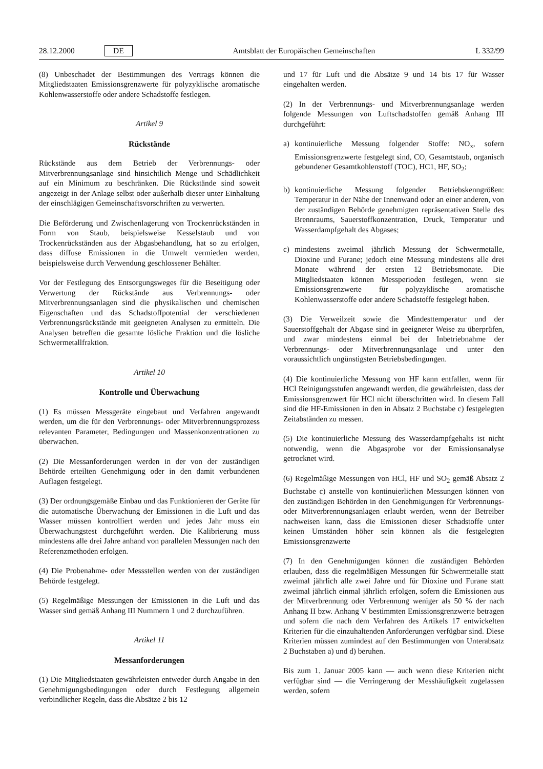28.12.2000 DE Amtsblatt der Europäischen Gemeinschaften L 332/99
(8) Unbeschadet der Bestimmungen des Vertrags können die Mitgliedstaaten Emissionsgrenzwerte für polyzyklische aromatische Kohlenwasserstoffe oder andere Schadstoffe festlegen.
Artikel 9
Rückstände
Rückstände aus dem Betrieb der Verbrennungs- oder Mitverbrennungsanlage sind hinsichtlich Menge und Schädlichkeit auf ein Minimum zu beschränken. Die Rückstände sind soweit angezeigt in der Anlage selbst oder außerhalb dieser unter Einhaltung der einschlägigen Gemeinschaftsvorschriften zu verwerten.
Die Beförderung und Zwischenlagerung von Trockenrückständen in Form von Staub, beispielsweise Kesselstaub und von Trockenrückständen aus der Abgasbehandlung, hat so zu erfolgen, dass diffuse Emissionen in die Umwelt vermieden werden, beispielsweise durch Verwendung geschlossener Behälter.
Vor der Festlegung des Entsorgungsweges für die Beseitigung oder Verwertung der Rückstände aus Verbrennungs- oder Mitverbrennungsanlagen sind die physikalischen und chemischen Eigenschaften und das Schadstoffpotential der verschiedenen Verbrennungsrückstände mit geeigneten Analysen zu ermitteln. Die Analysen betreffen die gesamte lösliche Fraktion und die lösliche Schwermetallfraktion.
Artikel 10
Kontrolle und Überwachung
(1) Es müssen Messgeräte eingebaut und Verfahren angewandt werden, um die für den Verbrennungs- oder Mitverbrennungsprozess relevanten Parameter, Bedingungen und Massenkonzentrationen zu überwachen.
(2) Die Messanforderungen werden in der von der zuständigen Behörde erteilten Genehmigung oder in den damit verbundenen Auflagen festgelegt.
(3) Der ordnungsgemäße Einbau und das Funktionieren der Geräte für die automatische Überwachung der Emissionen in die Luft und das Wasser müssen kontrolliert werden und jedes Jahr muss ein Überwachungstest durchgeführt werden. Die Kalibrierung muss mindestens alle drei Jahre anhand von parallelen Messungen nach den Referenzmethoden erfolgen.
(4) Die Probenahme- oder Messstellen werden von der zuständigen Behörde festgelegt.
(5) Regelmäßige Messungen der Emissionen in die Luft und das Wasser sind gemäß Anhang III Nummern 1 und 2 durchzuführen.
Artikel 11
Messanforderungen
(1) Die Mitgliedstaaten gewährleisten entweder durch Angabe in den Genehmigungsbedingungen oder durch Festlegung allgemein verbindlicher Regeln, dass die Absätze 2 bis 12
und 17 für Luft und die Absätze 9 und 14 bis 17 für Wasser eingehalten werden.
(2) In der Verbrennungs- und Mitverbrennungsanlage werden folgende Messungen von Luftschadstoffen gemäß Anhang III durchgeführt:
a) kontinuierliche Messung folgender Stoffe: NO<sub>x</sub>, sofern Emissionsgrenzwerte festgelegt sind, CO, Gesamtstaub, organisch gebundener Gesamtkohlenstoff (TOC), HC1, HF, SO<sub>2</sub>;
b) kontinuierliche Messung folgender Betriebskenngrößen: Temperatur in der Nähe der Innenwand oder an einer anderen, von der zuständigen Behörde genehmigten repräsentativen Stelle des Brennraums, Sauerstoffkonzentration, Druck, Temperatur und Wasserdampfgehalt des Abgases;
c) mindestens zweimal jährlich Messung der Schwermetalle, Dioxine und Furane; jedoch eine Messung mindestens alle drei Monate während der ersten 12 Betriebsmonate. Die Mitgliedstaaten können Messperioden festlegen, wenn sie Emissionsgrenzwerte für polyzyklische aromatische Kohlenwasserstoffe oder andere Schadstoffe festgelegt haben.
(3) Die Verweilzeit sowie die Mindesttemperatur und der Sauerstoffgehalt der Abgase sind in geeigneter Weise zu überprüfen, und zwar mindestens einmal bei der Inbetriebnahme der Verbrennungs- oder Mitverbrennungsanlage und unter den voraussichtlich ungünstigsten Betriebsbedingungen.
(4) Die kontinuierliche Messung von HF kann entfallen, wenn für HCl Reinigungsstufen angewandt werden, die gewährleisten, dass der Emissionsgrenzwert für HCl nicht überschritten wird. In diesem Fall sind die HF-Emissionen in den in Absatz 2 Buchstabe c) festgelegten Zeitabständen zu messen.
(5) Die kontinuierliche Messung des Wasserdampfgehalts ist nicht notwendig, wenn die Abgasprobe vor der Emissionsanalyse getrocknet wird.
(6) Regelmäßige Messungen von HCl, HF und SO<sub>2</sub> gemäß Absatz 2 Buchstabe c) anstelle von kontinuierlichen Messungen können von den zuständigen Behörden in den Genehmigungen für Verbrennungs- oder Mitverbrennungsanlagen erlaubt werden, wenn der Betreiber nachweisen kann, dass die Emissionen dieser Schadstoffe unter keinen Umständen höher sein können als die festgelegten Emissionsgrenzwerte
(7) In den Genehmigungen können die zuständigen Behörden erlauben, dass die regelmäßigen Messungen für Schwermetalle statt zweimal jährlich alle zwei Jahre und für Dioxine und Furane statt zweimal jährlich einmal jährlich erfolgen, sofern die Emissionen aus der Mitverbrennung oder Verbrennung weniger als 50 % der nach Anhang II bzw. Anhang V bestimmten Emissionsgrenzwerte betragen und sofern die nach dem Verfahren des Artikels 17 entwickelten Kriterien für die einzuhaltenden Anforderungen verfügbar sind. Diese Kriterien müssen zumindest auf den Bestimmungen von Unterabsatz 2 Buchstaben a) und d) beruhen.
Bis zum 1. Januar 2005 kann — auch wenn diese Kriterien nicht verfügbar sind — die Verringerung der Messhäufigkeit zugelassen werden, sofern